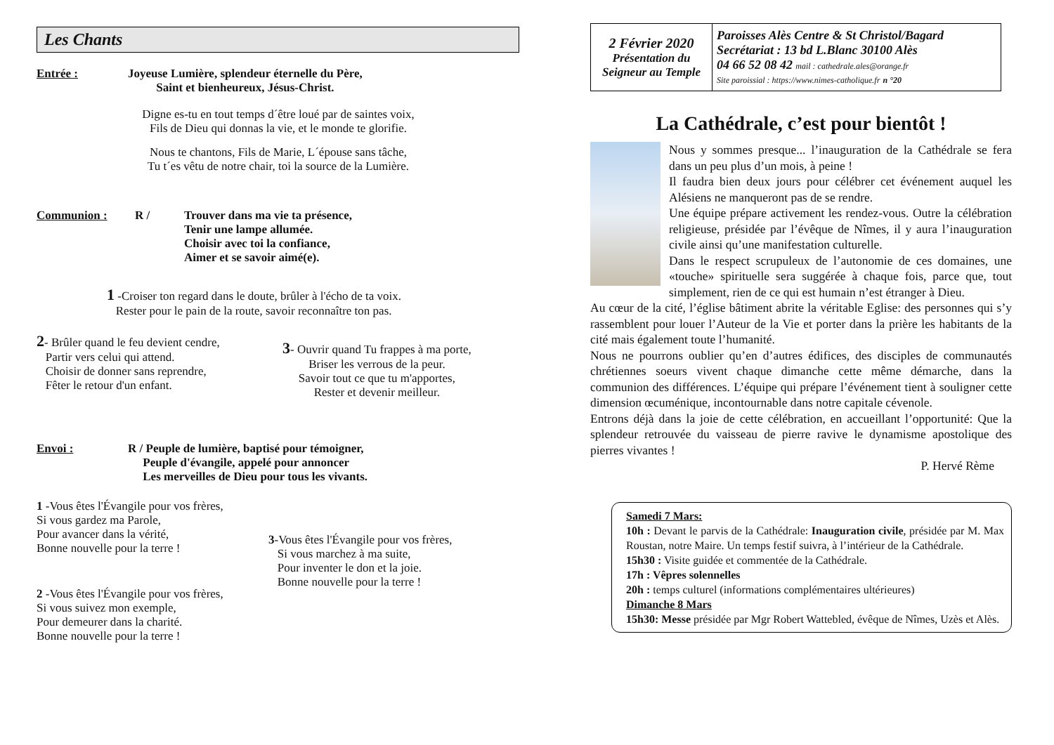Les Chants
Entrée : Joyeuse Lumière, splendeur éternelle du Père,
Saint et bienheureux, Jésus-Christ.
Digne es-tu en tout temps d´être loué par de saintes voix,
Fils de Dieu qui donnas la vie, et le monde te glorifie.
Nous te chantons, Fils de Marie, L´épouse sans tâche,
Tu t´es vêtu de notre chair, toi la source de la Lumière.
Communion : R / Trouver dans ma vie ta présence,
Tenir une lampe allumée.
Choisir avec toi la confiance,
Aimer et se savoir aimé(e).
1 -Croiser ton regard dans le doute, brûler à l'écho de ta voix.
Rester pour le pain de la route, savoir reconnaître ton pas.
2- Brûler quand le feu devient cendre,
Partir vers celui qui attend.
Choisir de donner sans reprendre,
Fêter le retour d'un enfant.
3- Ouvrir quand Tu frappes à ma porte,
Briser les verrous de la peur.
Savoir tout ce que tu m'apportes,
Rester et devenir meilleur.
Envoi : R / Peuple de lumière, baptisé pour témoigner,
Peuple d'évangile, appelé pour annoncer
Les merveilles de Dieu pour tous les vivants.
1 -Vous êtes l'Évangile pour vos frères,
Si vous gardez ma Parole,
Pour avancer dans la vérité,
Bonne nouvelle pour la terre !
2 -Vous êtes l'Évangile pour vos frères,
Si vous suivez mon exemple,
Pour demeurer dans la charité.
Bonne nouvelle pour la terre !
3-Vous êtes l'Évangile pour vos frères,
Si vous marchez à ma suite,
Pour inventer le don et la joie.
Bonne nouvelle pour la terre !
| 2 Février 2020 Présentation du Seigneur au Temple | Paroisses Alès Centre & St Christol/Bagard Secrétariat : 13 bd L.Blanc 30100 Alès 04 66 52 08 42 mail : cathedrale.ales@orange.fr Site paroissial : https://www.nimes-catholique.fr n °20 |
La Cathédrale, c’est pour bientôt !
Nous y sommes presque... l’inauguration de la Cathédrale se fera dans un peu plus d’un mois, à peine !
Il faudra bien deux jours pour célébrer cet événement auquel les Alésiens ne manqueront pas de se rendre.
Une équipe prépare activement les rendez-vous. Outre la célébration religieuse, présidée par l’évêque de Nîmes, il y aura l’inauguration civile ainsi qu’une manifestation culturelle.
Dans le respect scrupuleux de l’autonomie de ces domaines, une «touche» spirituelle sera suggérée à chaque fois, parce que, tout simplement, rien de ce qui est humain n’est étranger à Dieu.
Au cœur de la cité, l’église bâtiment abrite la véritable Eglise: des personnes qui s’y rassemblent pour louer l’Auteur de la Vie et porter dans la prière les habitants de la cité mais également toute l’humanité.
Nous ne pourrons oublier qu’en d’autres édifices, des disciples de communautés chrétiennes soeurs vivent chaque dimanche cette même démarche, dans la communion des différences. L’équipe qui prépare l’événement tient à souligner cette dimension œcuménique, incontournable dans notre capitale cévenole.
Entrons déjà dans la joie de cette célébration, en accueillant l’opportunité: Que la splendeur retrouvée du vaisseau de pierre ravive le dynamisme apostolique des pierres vivantes !
P. Hervé Rème
Samedi 7 Mars:
10h : Devant le parvis de la Cathédrale: Inauguration civile, présidée par M. Max Roustan, notre Maire. Un temps festif suivra, à l’intérieur de la Cathédrale.
15h30 : Visite guidée et commentée de la Cathédrale.
17h : Vêpres solennelles
20h : temps culturel (informations complémentaires ultérieures)
Dimanche 8 Mars
15h30: Messe présidée par Mgr Robert Wattebled, évêque de Nîmes, Uzès et Alès.